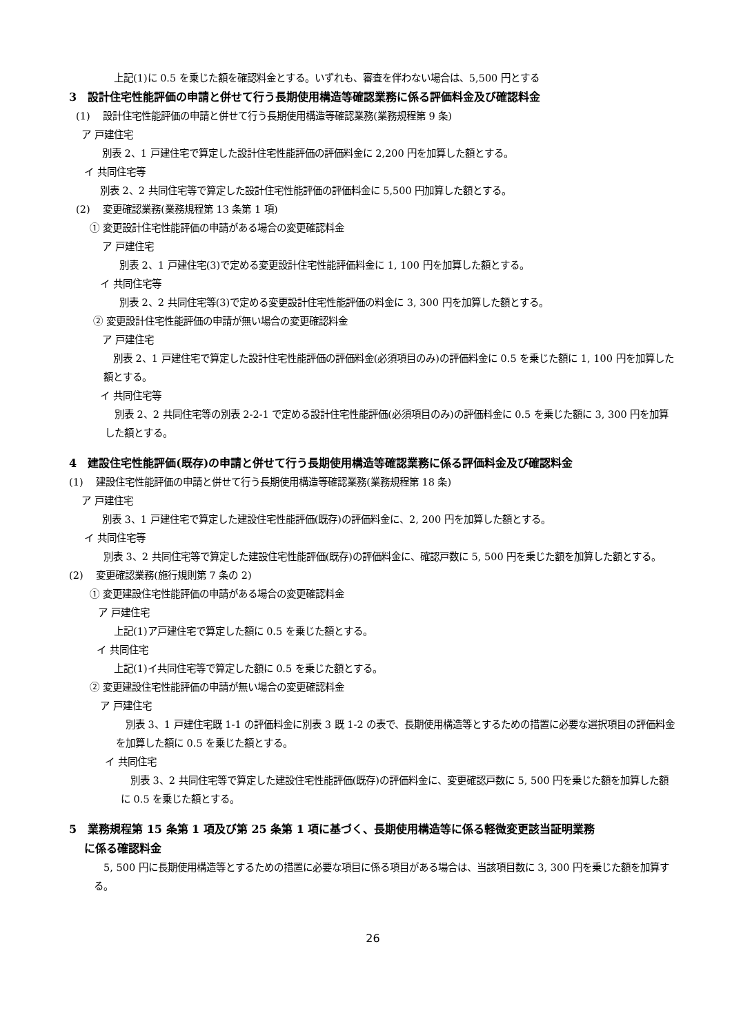上記(1)に 0.5 を乗じた額を確認料金とする。いずれも、審査を伴わない場合は、5,500 円とする
3　設計住宅性能評価の申請と併せて行う長期使用構造等確認業務に係る評価料金及び確認料金
(1)　 設計住宅性能評価の申請と併せて行う長期使用構造等確認業務(業務規程第 9 条)
ア 戸建住宅
別表 2、1 戸建住宅で算定した設計住宅性能評価の評価料金に 2,200 円を加算した額とする。
イ 共同住宅等
別表 2、2 共同住宅等で算定した設計住宅性能評価の評価料金に 5,500 円加算した額とする。
(2)　 変更確認業務(業務規程第 13 条第 1 項)
① 変更設計住宅性能評価の申請がある場合の変更確認料金
ア 戸建住宅
別表 2、1 戸建住宅(3)で定める変更設計住宅性能評価料金に 1, 100 円を加算した額とする。
イ 共同住宅等
別表 2、2 共同住宅等(3)で定める変更設計住宅性能評価の料金に 3, 300 円を加算した額とする。
② 変更設計住宅性能評価の申請が無い場合の変更確認料金
ア 戸建住宅
　別表 2、1 戸建住宅で算定した設計住宅性能評価の評価料金(必須項目のみ)の評価料金に 0.5 を乗じた額に 1, 100 円を加算した額とする。
イ 共同住宅等
　別表 2、2 共同住宅等の別表 2-2-1 で定める設計住宅性能評価(必須項目のみ)の評価料金に 0.5 を乗じた額に 3, 300 円を加算した額とする。
4　建設住宅性能評価(既存)の申請と併せて行う長期使用構造等確認業務に係る評価料金及び確認料金
(1)　 建設住宅性能評価の申請と併せて行う長期使用構造等確認業務(業務規程第 18 条)
ア 戸建住宅
別表 3、1 戸建住宅で算定した建設住宅性能評価(既存)の評価料金に、2, 200 円を加算した額とする。
イ 共同住宅等
　別表 3、2 共同住宅等で算定した建設住宅性能評価(既存)の評価料金に、確認戸数に 5, 500 円を乗じた額を加算した額とする。
(2)　 変更確認業務(施行規則第 7 条の 2)
① 変更建設住宅性能評価の申請がある場合の変更確認料金
ア 戸建住宅
上記(1)ア戸建住宅で算定した額に 0.5 を乗じた額とする。
イ 共同住宅
上記(1)イ共同住宅等で算定した額に 0.5 を乗じた額とする。
② 変更建設住宅性能評価の申請が無い場合の変更確認料金
ア 戸建住宅
　別表 3、1 戸建住宅既 1-1 の評価料金に別表 3 既 1-2 の表で、長期使用構造等とするための措置に必要な選択項目の評価料金を加算した額に 0.5 を乗じた額とする。
イ 共同住宅
　別表 3、2 共同住宅等で算定した建設住宅性能評価(既存)の評価料金に、変更確認戸数に 5, 500 円を乗じた額を加算した額に 0.5 を乗じた額とする。
5　業務規程第 15 条第 1 項及び第 25 条第 1 項に基づく、長期使用構造等に係る軽微変更該当証明業務
　 に係る確認料金
　5, 500 円に長期使用構造等とするための措置に必要な項目に係る項目がある場合は、当該項目数に 3, 300 円を乗じた額を加算する。
26